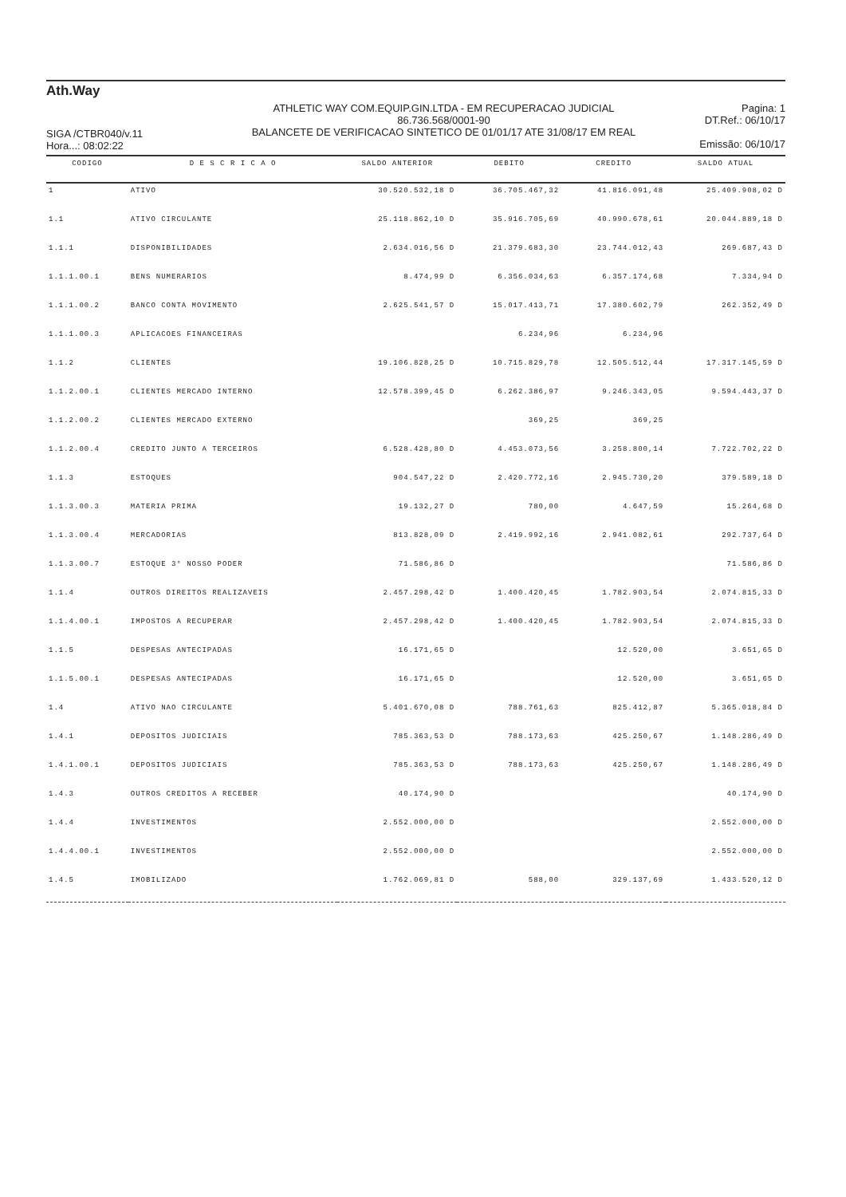Ath.Way
SIGA /CTBR040/v.11
Hora...: 08:02:22
ATHLETIC WAY COM.EQUIP.GIN.LTDA - EM RECUPERACAO JUDICIAL
86.736.568/0001-90
BALANCETE DE VERIFICACAO SINTETICO DE 01/01/17 ATE 31/08/17 EM REAL
Pagina: 1
DT.Ref.: 06/10/17
Emissão: 06/10/17
| CODIGO | D E S C R I C A O | SALDO ANTERIOR | DEBITO | CREDITO | SALDO ATUAL |
| --- | --- | --- | --- | --- | --- |
| 1 | ATIVO | 30.520.532,18 D | 36.705.467,32 | 41.816.091,48 | 25.409.908,02 D |
| 1.1 | ATIVO CIRCULANTE | 25.118.862,10 D | 35.916.705,69 | 40.990.678,61 | 20.044.889,18 D |
| 1.1.1 | DISPONIBILIDADES | 2.634.016,56 D | 21.379.683,30 | 23.744.012,43 | 269.687,43 D |
| 1.1.1.00.1 | BENS NUMERARIOS | 8.474,99 D | 6.356.034,63 | 6.357.174,68 | 7.334,94 D |
| 1.1.1.00.2 | BANCO CONTA MOVIMENTO | 2.625.541,57 D | 15.017.413,71 | 17.380.602,79 | 262.352,49 D |
| 1.1.1.00.3 | APLICACOES FINANCEIRAS | | 6.234,96 | 6.234,96 | |
| 1.1.2 | CLIENTES | 19.106.828,25 D | 10.715.829,78 | 12.505.512,44 | 17.317.145,59 D |
| 1.1.2.00.1 | CLIENTES MERCADO INTERNO | 12.578.399,45 D | 6.262.386,97 | 9.246.343,05 | 9.594.443,37 D |
| 1.1.2.00.2 | CLIENTES MERCADO EXTERNO | | 369,25 | 369,25 | |
| 1.1.2.00.4 | CREDITO JUNTO A TERCEIROS | 6.528.428,80 D | 4.453.073,56 | 3.258.800,14 | 7.722.702,22 D |
| 1.1.3 | ESTOQUES | 904.547,22 D | 2.420.772,16 | 2.945.730,20 | 379.589,18 D |
| 1.1.3.00.3 | MATERIA PRIMA | 19.132,27 D | 780,00 | 4.647,59 | 15.264,68 D |
| 1.1.3.00.4 | MERCADORIAS | 813.828,09 D | 2.419.992,16 | 2.941.082,61 | 292.737,64 D |
| 1.1.3.00.7 | ESTOQUE 3° NOSSO PODER | 71.586,86 D | | | 71.586,86 D |
| 1.1.4 | OUTROS DIREITOS REALIZAVEIS | 2.457.298,42 D | 1.400.420,45 | 1.782.903,54 | 2.074.815,33 D |
| 1.1.4.00.1 | IMPOSTOS A RECUPERAR | 2.457.298,42 D | 1.400.420,45 | 1.782.903,54 | 2.074.815,33 D |
| 1.1.5 | DESPESAS ANTECIPADAS | 16.171,65 D | | 12.520,00 | 3.651,65 D |
| 1.1.5.00.1 | DESPESAS ANTECIPADAS | 16.171,65 D | | 12.520,00 | 3.651,65 D |
| 1.4 | ATIVO NAO CIRCULANTE | 5.401.670,08 D | 788.761,63 | 825.412,87 | 5.365.018,84 D |
| 1.4.1 | DEPOSITOS JUDICIAIS | 785.363,53 D | 788.173,63 | 425.250,67 | 1.148.286,49 D |
| 1.4.1.00.1 | DEPOSITOS JUDICIAIS | 785.363,53 D | 788.173,63 | 425.250,67 | 1.148.286,49 D |
| 1.4.3 | OUTROS CREDITOS A RECEBER | 40.174,90 D | | | 40.174,90 D |
| 1.4.4 | INVESTIMENTOS | 2.552.000,00 D | | | 2.552.000,00 D |
| 1.4.4.00.1 | INVESTIMENTOS | 2.552.000,00 D | | | 2.552.000,00 D |
| 1.4.5 | IMOBILIZADO | 1.762.069,81 D | 588,00 | 329.137,69 | 1.433.520,12 D |